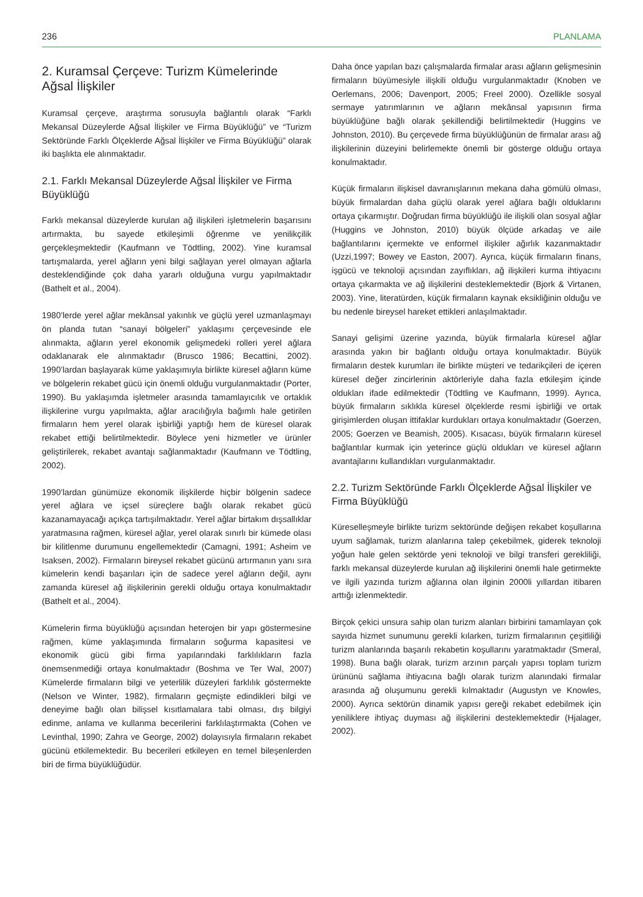236 PLANLAMA
2. Kuramsal Çerçeve: Turizm Kümelerinde Ağsal İlişkiler
Kuramsal çerçeve, araştırma sorusuyla bağlantılı olarak “Farklı Mekansal Düzeylerde Ağsal İlişkiler ve Firma Büyüklüğü” ve “Turizm Sektöründe Farklı Ölçeklerde Ağsal İlişkiler ve Firma Büyüklüğü” olarak iki başlıkta ele alınmaktadır.
2.1. Farklı Mekansal Düzeylerde Ağsal İlişkiler ve Firma Büyüklüğü
Farklı mekansal düzeylerde kurulan ağ ilişkileri işletmelerin başarısını artırmakta, bu sayede etkileşimli öğrenme ve yenilikçilik gerçekleşmektedir (Kaufmann ve Tödtling, 2002). Yine kuramsal tartışmalarda, yerel ağların yeni bilgi sağlayan yerel olmayan ağlarla desteklendiğinde çok daha yararlı olduğuna vurgu yapılmaktadır (Bathelt et al., 2004).
1980’lerde yerel ağlar mekânsal yakınlık ve güçlü yerel uzmanlaşmayı ön planda tutan “sanayi bölgeleri” yaklaşımı çerçevesinde ele alınmakta, ağların yerel ekonomik gelişmedeki rolleri yerel ağlara odaklanarak ele alınmaktadır (Brusco 1986; Becattini, 2002). 1990’lardan başlayarak küme yaklaşımıyla birlikte küresel ağların küme ve bölgelerin rekabet gücü için önemli olduğu vurgulanmaktadır (Porter, 1990). Bu yaklaşımda işletmeler arasında tamamlayıcılık ve ortaklık ilişkilerine vurgu yapılmakta, ağlar aracılığıyla bağımlı hale getirilen firmaların hem yerel olarak işbirliği yaptığı hem de küresel olarak rekabet ettiği belirtilmektedir. Böylece yeni hizmetler ve ürünler geliştirilerek, rekabet avantajı sağlanmaktadır (Kaufmann ve Tödtling, 2002).
1990’lardan günümüze ekonomik ilişkilerde hiçbir bölgenin sadece yerel ağlara ve içsel süreçlere bağlı olarak rekabet gücü kazanamayacağı açıkça tartışılmaktadır. Yerel ağlar birtakım dışsallıklar yaratmasına rağmen, küresel ağlar, yerel olarak sınırlı bir kümede olası bir kilitlenme durumunu engellemektedir (Camagni, 1991; Asheim ve Isaksen, 2002). Firmaların bireysel rekabet gücünü artırmanın yanı sıra kümelerin kendi başarıları için de sadece yerel ağların değil, aynı zamanda küresel ağ ilişkilerinin gerekli olduğu ortaya konulmaktadır (Bathelt et al., 2004).
Kümelerin firma büyüklüğü açısından heterojen bir yapı göstermesine rağmen, küme yaklaşımında firmaların soğurma kapasitesi ve ekonomik gücü gibi firma yapılarındaki farklılıkların fazla önemsenmediği ortaya konulmaktadır (Boshma ve Ter Wal, 2007) Kümelerde firmaların bilgi ve yeterlilik düzeyleri farklılık göstermekte (Nelson ve Winter, 1982), firmaların geçmişte edindikleri bilgi ve deneyime bağlı olan bilişsel kısıtlamalara tabi olması, dış bilgiyi edinme, anlama ve kullanma becerilerini farklılaştırmakta (Cohen ve Levinthal, 1990; Zahra ve George, 2002) dolayısıyla firmaların rekabet gücünü etkilemektedir. Bu becerileri etkileyen en temel bileşenlerden biri de firma büyüklüğüdür.
Daha önce yapılan bazı çalışmalarda firmalar arası ağların gelişmesinin firmaların büyümesiyle ilişkili olduğu vurgulanmaktadır (Knoben ve Oerlemans, 2006; Davenport, 2005; Freel 2000). Özellikle sosyal sermaye yatırımlarının ve ağların mekânsal yapısının firma büyüklüğüne bağlı olarak şekillendiği belirtilmektedir (Huggins ve Johnston, 2010). Bu çerçevede firma büyüklüğünün de firmalar arası ağ ilişkilerinin düzeyini belirlemekte önemli bir gösterge olduğu ortaya konulmaktadır.
Küçük firmaların ilişkisel davranışlarının mekana daha gömülü olması, büyük firmalardan daha güçlü olarak yerel ağlara bağlı olduklarını ortaya çıkarmıştır. Doğrudan firma büyüklüğü ile ilişkili olan sosyal ağlar (Huggins ve Johnston, 2010) büyük ölçüde arkadaş ve aile bağlantılarını içermekte ve enformel ilişkiler ağırlık kazanmaktadır (Uzzi,1997; Bowey ve Easton, 2007). Ayrıca, küçük firmaların finans, işgücü ve teknoloji açısından zayıflıkları, ağ ilişkileri kurma ihtiyacını ortaya çıkarmakta ve ağ ilişkilerini desteklemektedir (Bjork & Virtanen, 2003). Yine, literatürden, küçük firmaların kaynak eksikliğinin olduğu ve bu nedenle bireysel hareket ettikleri anlaşılmaktadır.
Sanayi gelişimi üzerine yazında, büyük firmalarla küresel ağlar arasında yakın bir bağlantı olduğu ortaya konulmaktadır. Büyük firmaların destek kurumları ile birlikte müşteri ve tedarikçileri de içeren küresel değer zincirlerinin aktörleriyle daha fazla etkileşim içinde oldukları ifade edilmektedir (Tödtling ve Kaufmann, 1999). Ayrıca, büyük firmaların sıklıkla küresel ölçeklerde resmi işbirliği ve ortak girişimlerden oluşan ittifaklar kurdukları ortaya konulmaktadır (Goerzen, 2005; Goerzen ve Beamish, 2005). Kısacası, büyük firmaların küresel bağlantılar kurmak için yeterince güçlü oldukları ve küresel ağların avantajlarını kullandıkları vurgulanmaktadır.
2.2. Turizm Sektöründe Farklı Ölçeklerde Ağsal İlişkiler ve Firma Büyüklüğü
Küreselleşmeyle birlikte turizm sektöründe değişen rekabet koşullarına uyum sağlamak, turizm alanlarına talep çekebilmek, giderek teknoloji yoğun hale gelen sektörde yeni teknoloji ve bilgi transferi gerekliliği, farklı mekansal düzeylerde kurulan ağ ilişkilerini önemli hale getirmekte ve ilgili yazında turizm ağlarına olan ilginin 2000li yıllardan itibaren arttığı izlenmektedir.
Birçok çekici unsura sahip olan turizm alanları birbirini tamamlayan çok sayıda hizmet sunumunu gerekli kılarken, turizm firmalarının çeşitliliği turizm alanlarında başarılı rekabetin koşullarını yaratmaktadır (Smeral, 1998). Buna bağlı olarak, turizm arzının parçalı yapısı toplam turizm ürününü sağlama ihtiyacına bağlı olarak turizm alanındaki firmalar arasında ağ oluşumunu gerekli kılmaktadır (Augustyn ve Knowles, 2000). Ayrıca sektörün dinamik yapısı gereği rekabet edebilmek için yeniliklere ihtiyaç duyması ağ ilişkilerini desteklemektedir (Hjalager, 2002).